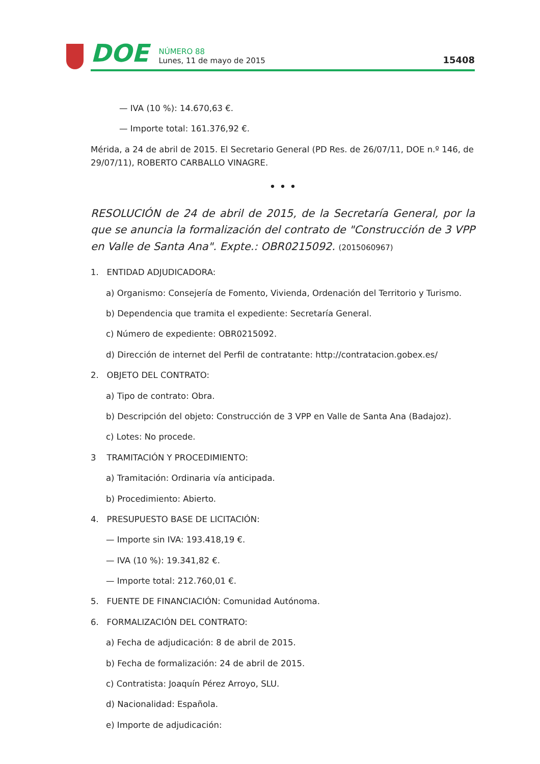DOE
NÚMERO 88
Lunes, 11 de mayo de 2015
15408
— IVA (10 %): 14.670,63 €.
— Importe total: 161.376,92 €.
Mérida, a 24 de abril de 2015. El Secretario General (PD Res. de 26/07/11, DOE n.º 146, de 29/07/11), ROBERTO CARBALLO VINAGRE.
• • •
RESOLUCIÓN de 24 de abril de 2015, de la Secretaría General, por la que se anuncia la formalización del contrato de "Construcción de 3 VPP en Valle de Santa Ana". Expte.: OBR0215092. (2015060967)
1. ENTIDAD ADJUDICADORA:
a) Organismo: Consejería de Fomento, Vivienda, Ordenación del Territorio y Turismo.
b) Dependencia que tramita el expediente: Secretaría General.
c) Número de expediente: OBR0215092.
d) Dirección de internet del Perfil de contratante: http://contratacion.gobex.es/
2. OBJETO DEL CONTRATO:
a) Tipo de contrato: Obra.
b) Descripción del objeto: Construcción de 3 VPP en Valle de Santa Ana (Badajoz).
c) Lotes: No procede.
3 TRAMITACIÓN Y PROCEDIMIENTO:
a) Tramitación: Ordinaria vía anticipada.
b) Procedimiento: Abierto.
4. PRESUPUESTO BASE DE LICITACIÓN:
— Importe sin IVA: 193.418,19 €.
— IVA (10 %): 19.341,82 €.
— Importe total: 212.760,01 €.
5. FUENTE DE FINANCIACIÓN: Comunidad Autónoma.
6. FORMALIZACIÓN DEL CONTRATO:
a) Fecha de adjudicación: 8 de abril de 2015.
b) Fecha de formalización: 24 de abril de 2015.
c) Contratista: Joaquín Pérez Arroyo, SLU.
d) Nacionalidad: Española.
e) Importe de adjudicación: